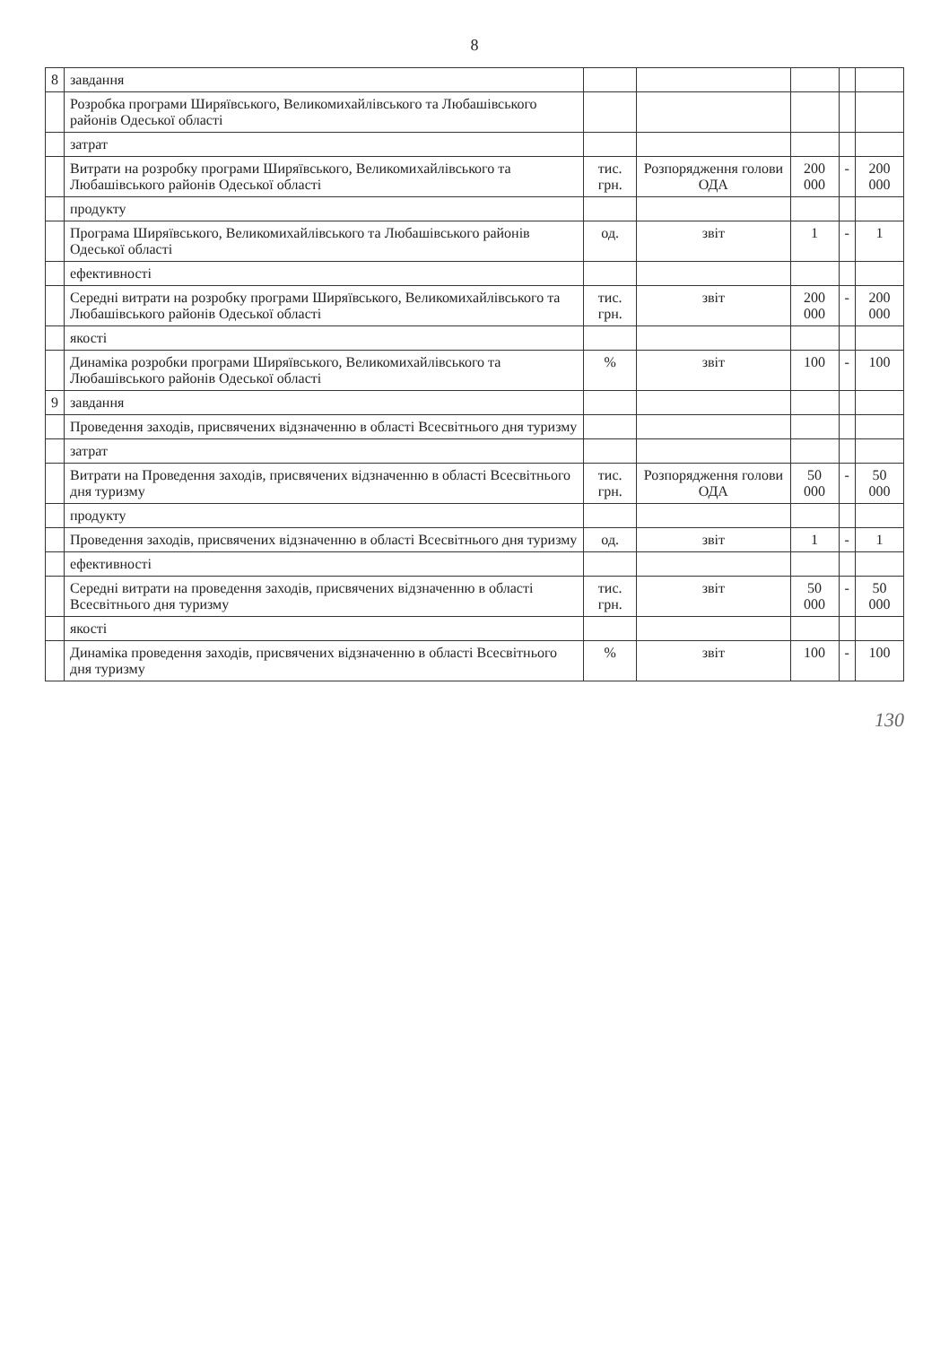8
| 8 | завдання | | | | | |
| | Розробка програми Ширяївського, Великомихайлівського та Любашівського районів Одеської області | | | | | |
| | затрат | | | | | |
| | Витрати на розробку програми Ширяївського, Великомихайлівського та Любашівського районів Одеської області | тис. грн. | Розпорядження голови ОДА | 200 000 | - | 200 000 |
| | продукту | | | | | |
| | Програма Ширяївського, Великомихайлівського та Любашівського районів Одеської області | од. | звіт | 1 | - | 1 |
| | ефективності | | | | | |
| | Середні витрати на розробку програми Ширяївського, Великомихайлівського та Любашівського районів Одеської області | тис. грн. | звіт | 200 000 | - | 200 000 |
| | якості | | | | | |
| | Динаміка розробки програми Ширяївського, Великомихайлівського та Любашівського районів Одеської області | % | звіт | 100 | - | 100 |
| 9 | завдання | | | | | |
| | Проведення заходів, присвячених відзначенню в області Всесвітнього дня туризму | | | | | |
| | затрат | | | | | |
| | Витрати на Проведення заходів, присвячених відзначенню в області Всесвітнього дня туризму | тис. грн. | Розпорядження голови ОДА | 50 000 | - | 50 000 |
| | продукту | | | | | |
| | Проведення заходів, присвячених відзначенню в області Всесвітнього дня туризму | од. | звіт | 1 | - | 1 |
| | ефективності | | | | | |
| | Середні витрати на проведення заходів, присвячених відзначенню в області Всесвітнього дня туризму | тис. грн. | звіт | 50 000 | - | 50 000 |
| | якості | | | | | |
| | Динаміка проведення заходів, присвячених відзначенню в області Всесвітнього дня туризму | % | звіт | 100 | - | 100 |
130